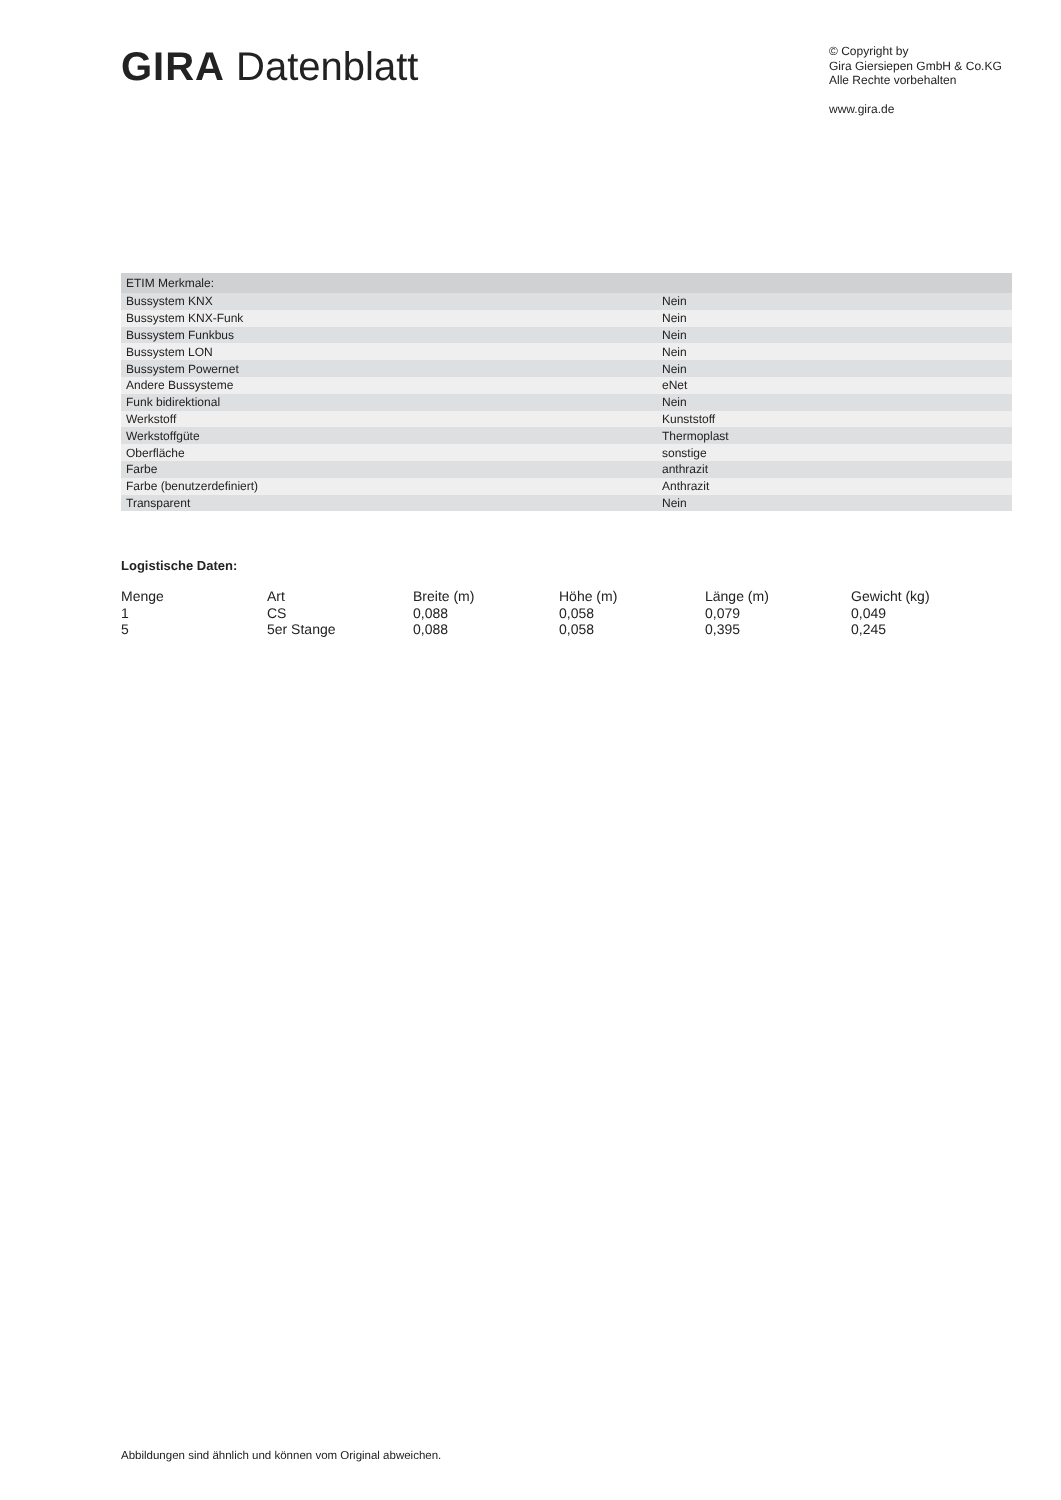GIRA Datenblatt
© Copyright by
Gira Giersiepen GmbH & Co.KG
Alle Rechte vorbehalten
www.gira.de
| ETIM Merkmale: | |
| --- | --- |
| Bussystem KNX | Nein |
| Bussystem KNX-Funk | Nein |
| Bussystem Funkbus | Nein |
| Bussystem LON | Nein |
| Bussystem Powernet | Nein |
| Andere Bussysteme | eNet |
| Funk bidirektional | Nein |
| Werkstoff | Kunststoff |
| Werkstoffgüte | Thermoplast |
| Oberfläche | sonstige |
| Farbe | anthrazit |
| Farbe (benutzerdefiniert) | Anthrazit |
| Transparent | Nein |
Logistische Daten:
| Menge | Art | Breite (m) | Höhe (m) | Länge (m) | Gewicht (kg) |
| --- | --- | --- | --- | --- | --- |
| 1 | CS | 0,088 | 0,058 | 0,079 | 0,049 |
| 5 | 5er Stange | 0,088 | 0,058 | 0,395 | 0,245 |
Abbildungen sind ähnlich und können vom Original abweichen.